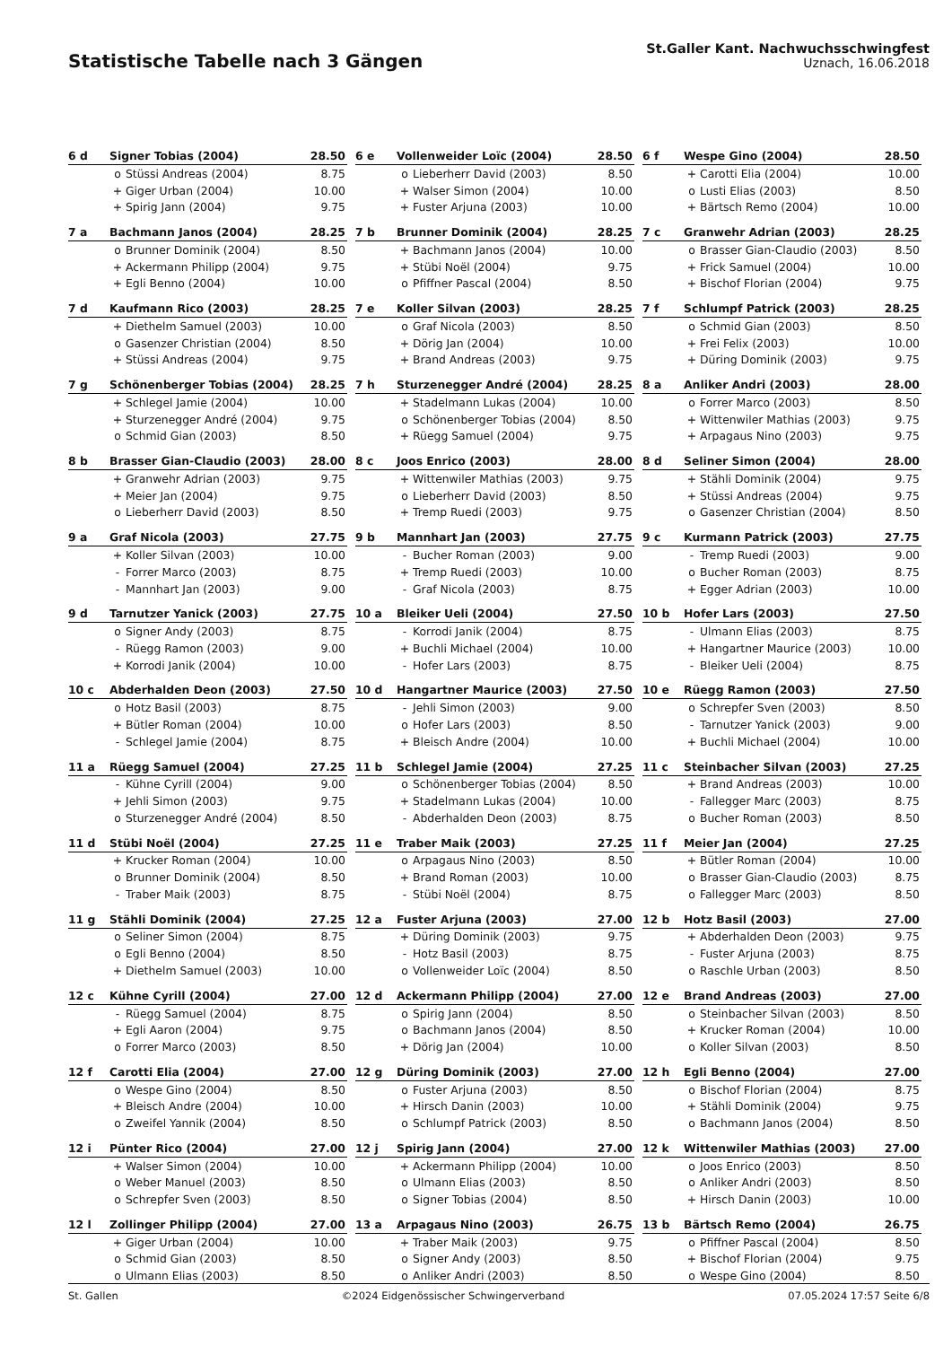Statistische Tabelle nach 3 Gängen
St.Galler Kant. Nachwuchsschwingfest
Uznach, 16.06.2018
| 6 d | Signer Tobias (2004) | | 28.50 |
| --- | --- | --- | --- |
| | o | Stüssi Andreas (2004) | 8.75 |
| | + | Giger Urban (2004) | 10.00 |
| | + | Spirig Jann (2004) | 9.75 |
| 6 e | Vollenweider Loïc (2004) | | 28.50 |
| --- | --- | --- | --- |
| | o | Lieberherr David (2003) | 8.50 |
| | + | Walser Simon (2004) | 10.00 |
| | + | Fuster Arjuna (2003) | 10.00 |
| 6 f | Wespe Gino (2004) | | 28.50 |
| --- | --- | --- | --- |
| | + | Carotti Elia (2004) | 10.00 |
| | o | Lusti Elias (2003) | 8.50 |
| | + | Bärtsch Remo (2004) | 10.00 |
| 7 a | Bachmann Janos (2004) | | 28.25 |
| --- | --- | --- | --- |
| | o | Brunner Dominik (2004) | 8.50 |
| | + | Ackermann Philipp (2004) | 9.75 |
| | + | Egli Benno (2004) | 10.00 |
| 7 b | Brunner Dominik (2004) | | 28.25 |
| --- | --- | --- | --- |
| | + | Bachmann Janos (2004) | 10.00 |
| | + | Stübi Noël (2004) | 9.75 |
| | o | Pfiffner Pascal (2004) | 8.50 |
| 7 c | Granwehr Adrian (2003) | | 28.25 |
| --- | --- | --- | --- |
| | o | Brasser Gian-Claudio (2003) | 8.50 |
| | + | Frick Samuel (2004) | 10.00 |
| | + | Bischof Florian (2004) | 9.75 |
| 7 d | Kaufmann Rico (2003) | | 28.25 |
| --- | --- | --- | --- |
| | + | Diethelm Samuel (2003) | 10.00 |
| | o | Gasenzer Christian (2004) | 8.50 |
| | + | Stüssi Andreas (2004) | 9.75 |
| 7 e | Koller Silvan (2003) | | 28.25 |
| --- | --- | --- | --- |
| | o | Graf Nicola (2003) | 8.50 |
| | + | Dörig Jan (2004) | 10.00 |
| | + | Brand Andreas (2003) | 9.75 |
| 7 f | Schlumpf Patrick (2003) | | 28.25 |
| --- | --- | --- | --- |
| | o | Schmid Gian (2003) | 8.50 |
| | + | Frei Felix (2003) | 10.00 |
| | + | Düring Dominik (2003) | 9.75 |
| 7 g | Schönenberger Tobias (2004) | | 28.25 |
| --- | --- | --- | --- |
| | + | Schlegel Jamie (2004) | 10.00 |
| | + | Sturzenegger André (2004) | 9.75 |
| | o | Schmid Gian (2003) | 8.50 |
| 7 h | Sturzenegger André (2004) | | 28.25 |
| --- | --- | --- | --- |
| | + | Stadelmann Lukas (2004) | 10.00 |
| | o | Schönenberger Tobias (2004) | 8.50 |
| | + | Rüegg Samuel (2004) | 9.75 |
| 8 a | Anliker Andri (2003) | | 28.00 |
| --- | --- | --- | --- |
| | o | Forrer Marco (2003) | 8.50 |
| | + | Wittenwiler Mathias (2003) | 9.75 |
| | + | Arpagaus Nino (2003) | 9.75 |
| 8 b | Brasser Gian-Claudio (2003) | | 28.00 |
| --- | --- | --- | --- |
| | + | Granwehr Adrian (2003) | 9.75 |
| | + | Meier Jan (2004) | 9.75 |
| | o | Lieberherr David (2003) | 8.50 |
| 8 c | Joos Enrico (2003) | | 28.00 |
| --- | --- | --- | --- |
| | + | Wittenwiler Mathias (2003) | 9.75 |
| | o | Lieberherr David (2003) | 8.50 |
| | + | Tremp Ruedi (2003) | 9.75 |
| 8 d | Seliner Simon (2004) | | 28.00 |
| --- | --- | --- | --- |
| | + | Stähli Dominik (2004) | 9.75 |
| | + | Stüssi Andreas (2004) | 9.75 |
| | o | Gasenzer Christian (2004) | 8.50 |
| 9 a | Graf Nicola (2003) | | 27.75 |
| --- | --- | --- | --- |
| | + | Koller Silvan (2003) | 10.00 |
| | - | Forrer Marco (2003) | 8.75 |
| | - | Mannhart Jan (2003) | 9.00 |
| 9 b | Mannhart Jan (2003) | | 27.75 |
| --- | --- | --- | --- |
| | - | Bucher Roman (2003) | 9.00 |
| | + | Tremp Ruedi (2003) | 10.00 |
| | - | Graf Nicola (2003) | 8.75 |
| 9 c | Kurmann Patrick (2003) | | 27.75 |
| --- | --- | --- | --- |
| | - | Tremp Ruedi (2003) | 9.00 |
| | o | Bucher Roman (2003) | 8.75 |
| | + | Egger Adrian (2003) | 10.00 |
| 9 d | Tarnutzer Yanick (2003) | | 27.75 |
| --- | --- | --- | --- |
| | o | Signer Andy (2003) | 8.75 |
| | - | Rüegg Ramon (2003) | 9.00 |
| | + | Korrodi Janik (2004) | 10.00 |
| 10 a | Bleiker Ueli (2004) | | 27.50 |
| --- | --- | --- | --- |
| | - | Korrodi Janik (2004) | 8.75 |
| | + | Buchli Michael (2004) | 10.00 |
| | - | Hofer Lars (2003) | 8.75 |
| 10 b | Hofer Lars (2003) | | 27.50 |
| --- | --- | --- | --- |
| | - | Ulmann Elias (2003) | 8.75 |
| | + | Hangartner Maurice (2003) | 10.00 |
| | - | Bleiker Ueli (2004) | 8.75 |
| 10 c | Abderhalden Deon (2003) | | 27.50 |
| --- | --- | --- | --- |
| | o | Hotz Basil (2003) | 8.75 |
| | + | Bütler Roman (2004) | 10.00 |
| | - | Schlegel Jamie (2004) | 8.75 |
| 10 d | Hangartner Maurice (2003) | | 27.50 |
| --- | --- | --- | --- |
| | - | Jehli Simon (2003) | 9.00 |
| | o | Hofer Lars (2003) | 8.50 |
| | + | Bleisch Andre (2004) | 10.00 |
| 10 e | Rüegg Ramon (2003) | | 27.50 |
| --- | --- | --- | --- |
| | o | Schrepfer Sven (2003) | 8.50 |
| | - | Tarnutzer Yanick (2003) | 9.00 |
| | + | Buchli Michael (2004) | 10.00 |
| 11 a | Rüegg Samuel (2004) | | 27.25 |
| --- | --- | --- | --- |
| | - | Kühne Cyrill (2004) | 9.00 |
| | + | Jehli Simon (2003) | 9.75 |
| | o | Sturzenegger André (2004) | 8.50 |
| 11 b | Schlegel Jamie (2004) | | 27.25 |
| --- | --- | --- | --- |
| | o | Schönenberger Tobias (2004) | 8.50 |
| | + | Stadelmann Lukas (2004) | 10.00 |
| | - | Abderhalden Deon (2003) | 8.75 |
| 11 c | Steinbacher Silvan (2003) | | 27.25 |
| --- | --- | --- | --- |
| | + | Brand Andreas (2003) | 10.00 |
| | - | Fallegger Marc (2003) | 8.75 |
| | o | Bucher Roman (2003) | 8.50 |
| 11 d | Stübi Noël (2004) | | 27.25 |
| --- | --- | --- | --- |
| | + | Krucker Roman (2004) | 10.00 |
| | o | Brunner Dominik (2004) | 8.50 |
| | - | Traber Maik (2003) | 8.75 |
| 11 e | Traber Maik (2003) | | 27.25 |
| --- | --- | --- | --- |
| | o | Arpagaus Nino (2003) | 8.50 |
| | + | Brand Roman (2003) | 10.00 |
| | - | Stübi Noël (2004) | 8.75 |
| 11 f | Meier Jan (2004) | | 27.25 |
| --- | --- | --- | --- |
| | + | Bütler Roman (2004) | 10.00 |
| | o | Brasser Gian-Claudio (2003) | 8.75 |
| | o | Fallegger Marc (2003) | 8.50 |
| 11 g | Stähli Dominik (2004) | | 27.25 |
| --- | --- | --- | --- |
| | o | Seliner Simon (2004) | 8.75 |
| | o | Egli Benno (2004) | 8.50 |
| | + | Diethelm Samuel (2003) | 10.00 |
| 12 a | Fuster Arjuna (2003) | | 27.00 |
| --- | --- | --- | --- |
| | + | Düring Dominik (2003) | 9.75 |
| | - | Hotz Basil (2003) | 8.75 |
| | o | Vollenweider Loïc (2004) | 8.50 |
| 12 b | Hotz Basil (2003) | | 27.00 |
| --- | --- | --- | --- |
| | + | Abderhalden Deon (2003) | 9.75 |
| | - | Fuster Arjuna (2003) | 8.75 |
| | o | Raschle Urban (2003) | 8.50 |
| 12 c | Kühne Cyrill (2004) | | 27.00 |
| --- | --- | --- | --- |
| | - | Rüegg Samuel (2004) | 8.75 |
| | + | Egli Aaron (2004) | 9.75 |
| | o | Forrer Marco (2003) | 8.50 |
| 12 d | Ackermann Philipp (2004) | | 27.00 |
| --- | --- | --- | --- |
| | o | Spirig Jann (2004) | 8.50 |
| | o | Bachmann Janos (2004) | 8.50 |
| | + | Dörig Jan (2004) | 10.00 |
| 12 e | Brand Andreas (2003) | | 27.00 |
| --- | --- | --- | --- |
| | o | Steinbacher Silvan (2003) | 8.50 |
| | + | Krucker Roman (2004) | 10.00 |
| | o | Koller Silvan (2003) | 8.50 |
| 12 f | Carotti Elia (2004) | | 27.00 |
| --- | --- | --- | --- |
| | o | Wespe Gino (2004) | 8.50 |
| | + | Bleisch Andre (2004) | 10.00 |
| | o | Zweifel Yannik (2004) | 8.50 |
| 12 g | Düring Dominik (2003) | | 27.00 |
| --- | --- | --- | --- |
| | o | Fuster Arjuna (2003) | 8.50 |
| | + | Hirsch Danin (2003) | 10.00 |
| | o | Schlumpf Patrick (2003) | 8.50 |
| 12 h | Egli Benno (2004) | | 27.00 |
| --- | --- | --- | --- |
| | o | Bischof Florian (2004) | 8.75 |
| | + | Stähli Dominik (2004) | 9.75 |
| | o | Bachmann Janos (2004) | 8.50 |
| 12 i | Pünter Rico (2004) | | 27.00 |
| --- | --- | --- | --- |
| | + | Walser Simon (2004) | 10.00 |
| | o | Weber Manuel (2003) | 8.50 |
| | o | Schrepfer Sven (2003) | 8.50 |
| 12 j | Spirig Jann (2004) | | 27.00 |
| --- | --- | --- | --- |
| | + | Ackermann Philipp (2004) | 10.00 |
| | o | Ulmann Elias (2003) | 8.50 |
| | o | Signer Tobias (2004) | 8.50 |
| 12 k | Wittenwiler Mathias (2003) | | 27.00 |
| --- | --- | --- | --- |
| | o | Joos Enrico (2003) | 8.50 |
| | o | Anliker Andri (2003) | 8.50 |
| | + | Hirsch Danin (2003) | 10.00 |
| 12 l | Zollinger Philipp (2004) | | 27.00 |
| --- | --- | --- | --- |
| | + | Giger Urban (2004) | 10.00 |
| | o | Schmid Gian (2003) | 8.50 |
| | o | Ulmann Elias (2003) | 8.50 |
| 13 a | Arpagaus Nino (2003) | | 26.75 |
| --- | --- | --- | --- |
| | + | Traber Maik (2003) | 9.75 |
| | o | Signer Andy (2003) | 8.50 |
| | o | Anliker Andri (2003) | 8.50 |
| 13 b | Bärtsch Remo (2004) | | 26.75 |
| --- | --- | --- | --- |
| | o | Pfiffner Pascal (2004) | 8.50 |
| | + | Bischof Florian (2004) | 9.75 |
| | o | Wespe Gino (2004) | 8.50 |
St. Gallen ©2024 Eidgenössischer Schwingerverband 07.05.2024 17:57 Seite 6/8